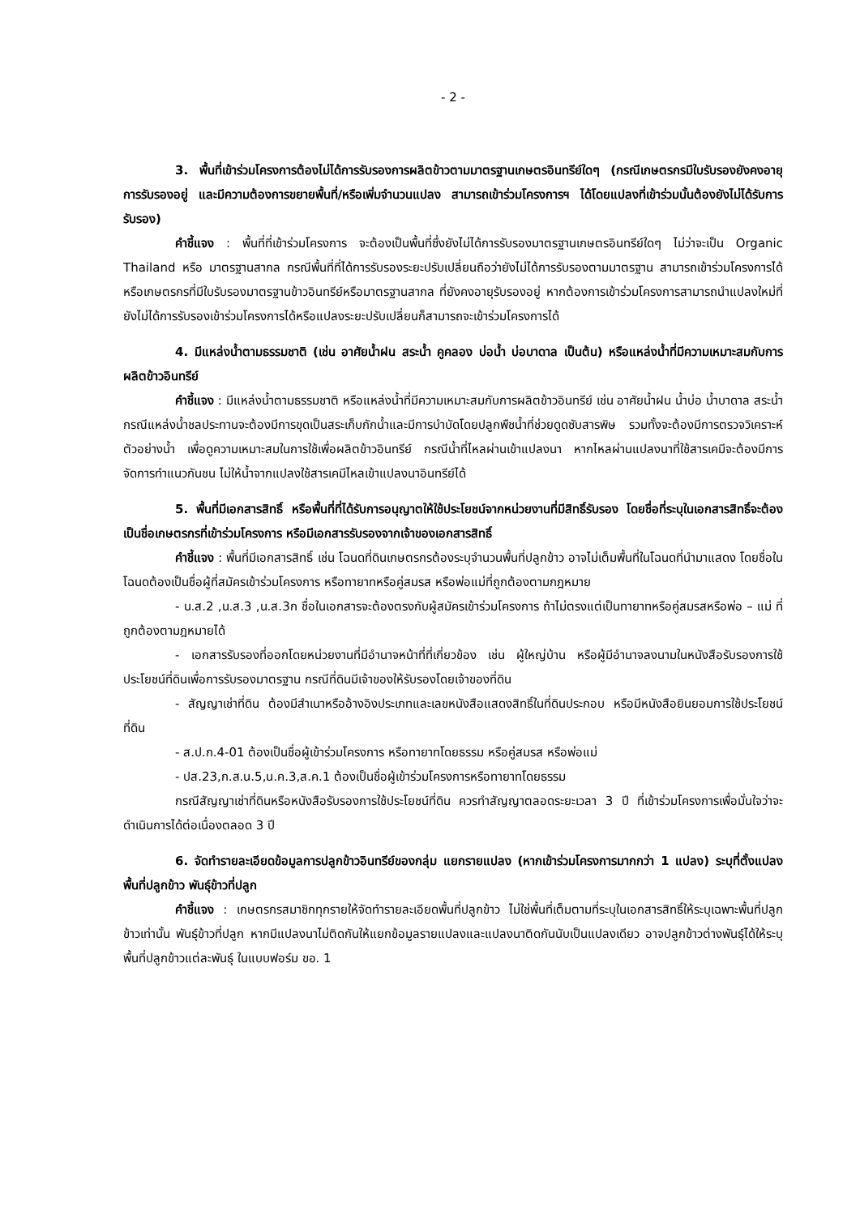- 2 -
3. พื้นที่เข้าร่วมโครงการต้องไม่ได้การรับรองการผลิตข้าวตามมาตรฐานเกษตรอินทรีย์ใดๆ (กรณีเกษตรกรมีใบรับรองยังคงอายุการรับรองอยู่ และมีความต้องการขยายพื้นที่/หรือเพิ่มจำนวนแปลง สามารถเข้าร่วมโครงการฯ ได้โดยแปลงที่เข้าร่วมนั้นต้องยังไม่ได้รับการรับรอง)
คำชี้แจง : พื้นที่ที่เข้าร่วมโครงการ จะต้องเป็นพื้นที่ซึ่งยังไม่ได้การรับรองมาตรฐานเกษตรอินทรีย์ใดๆ ไม่ว่าจะเป็น Organic Thailand หรือ มาตรฐานสากล กรณีพื้นที่ที่ได้การรับรองระยะปรับเปลี่ยนถือว่ายังไม่ได้การรับรองตามมาตรฐาน สามารถเข้าร่วมโครงการได้ หรือเกษตรกรที่มีใบรับรองมาตรฐานข้าวอินทรีย์หรือมาตรฐานสากล ที่ยังคงอายุรับรองอยู่ หากต้องการเข้าร่วมโครงการสามารถนำแปลงใหม่ที่ยังไม่ได้การรับรองเข้าร่วมโครงการได้หรือแปลงระยะปรับเปลี่ยนก็สามารถจะเข้าร่วมโครงการได้
4. มีแหล่งน้ำตามธรรมชาติ (เช่น อาศัยน้ำฝน สระน้ำ คูคลอง บ่อน้ำ บ่อบาดาล เป็นต้น) หรือแหล่งน้ำที่มีความเหมาะสมกับการผลิตข้าวอินทรีย์
คำชี้แจง : มีแหล่งน้ำตามธรรมชาติ หรือแหล่งน้ำที่มีความเหมาะสมกับการผลิตข้าวอินทรีย์ เช่น อาศัยน้ำฝน น้ำบ่อ น้ำบาดาล สระน้ำ กรณีแหล่งน้ำชลประทานจะต้องมีการขุดเป็นสระเก็บกักน้ำและมีการบำบัดโดยปลูกพืชน้ำที่ช่วยดูดซับสารพิษ รวมทั้งจะต้องมีการตรวจวิเคราะห์ตัวอย่างน้ำ เพื่อดูความเหมาะสมในการใช้เพื่อผลิตข้าวอินทรีย์ กรณีน้ำที่ไหลผ่านเข้าแปลงนา หากไหลผ่านแปลงนาที่ใช้สารเคมีจะต้องมีการจัดการทำแนวกันชน ไม่ให้น้ำจากแปลงใช้สารเคมีไหลเข้าแปลงนาอินทรีย์ได้
5. พื้นที่มีเอกสารสิทธิ์ หรือพื้นที่ที่ได้รับการอนุญาตให้ใช้ประโยชน์จากหน่วยงานที่มีสิทธิ์รับรอง โดยชื่อที่ระบุในเอกสารสิทธิ์จะต้องเป็นชื่อเกษตรกรที่เข้าร่วมโครงการ หรือมีเอกสารรับรองจากเจ้าของเอกสารสิทธิ์
คำชี้แจง : พื้นที่มีเอกสารสิทธิ์ เช่น โฉนดที่ดินเกษตรกรต้องระบุจำนวนพื้นที่ปลูกข้าว อาจไม่เต็มพื้นที่ในโฉนดที่นำมาแสดง โดยชื่อในโฉนดต้องเป็นชื่อผู้ที่สมัครเข้าร่วมโครงการ หรือทายาทหรือคู่สมรส หรือพ่อแม่ที่ถูกต้องตามกฎหมาย
- น.ส.2 ,น.ส.3 ,น.ส.3ก ชื่อในเอกสารจะต้องตรงกับผู้สมัครเข้าร่วมโครงการ ถ้าไม่ตรงแต่เป็นทายาทหรือคู่สมรสหรือพ่อ – แม่ ที่ถูกต้องตามฎหมายได้
- เอกสารรับรองที่ออกโดยหน่วยงานที่มีอำนาจหน้าที่ที่เกี่ยวข้อง เช่น ผู้ใหญ่บ้าน หรือผู้มีอำนาจลงนามในหนังสือรับรองการใช้ประโยชน์ที่ดินเพื่อการรับรองมาตรฐาน กรณีที่ดินมีเจ้าของให้รับรองโดยเจ้าของที่ดิน
- สัญญาเช่าที่ดิน ต้องมีสำเนาหรืออ้างอิงประเภทและเลขหนังสือแสดงสิทธิ์ในที่ดินประกอบ หรือมีหนังสือยินยอมการใช้ประโยชน์ที่ดิน
- ส.ป.ก.4-01 ต้องเป็นชื่อผู้เข้าร่วมโครงการ หรือทายาทโดยธรรม หรือคู่สมรส หรือพ่อแม่
- ปส.23,ก.ส.น.5,น.ค.3,ส.ค.1 ต้องเป็นชื่อผู้เข้าร่วมโครงการหรือทายาทโดยธรรม
กรณีสัญญาเช่าที่ดินหรือหนังสือรับรองการใช้ประโยชน์ที่ดิน ควรทำสัญญาตลอดระยะเวลา 3 ปี ที่เข้าร่วมโครงการเพื่อมั่นใจว่าจะดำเนินการได้ต่อเนื่องตลอด 3 ปี
6. จัดทำรายละเอียดข้อมูลการปลูกข้าวอินทรีย์ของกลุ่ม แยกรายแปลง (หากเข้าร่วมโครงการมากกว่า 1 แปลง) ระบุที่ตั้งแปลง พื้นที่ปลูกข้าว พันธุ์ข้าวที่ปลูก
คำชี้แจง : เกษตรกรสมาชิกทุกรายให้จัดทำรายละเอียดพื้นที่ปลูกข้าว ไม่ใช่พื้นที่เต็มตามที่ระบุในเอกสารสิทธิ์ให้ระบุเฉพาะพื้นที่ปลูกข้าวเท่านั้น พันธุ์ข้าวที่ปลูก หากมีแปลงนาไม่ติดกันให้แยกข้อมูลรายแปลงและแปลงนาติดกันนับเป็นแปลงเดียว อาจปลูกข้าวต่างพันธุ์ได้ให้ระบุพื้นที่ปลูกข้าวแต่ละพันธุ์ ในแบบฟอร์ม ขอ. 1